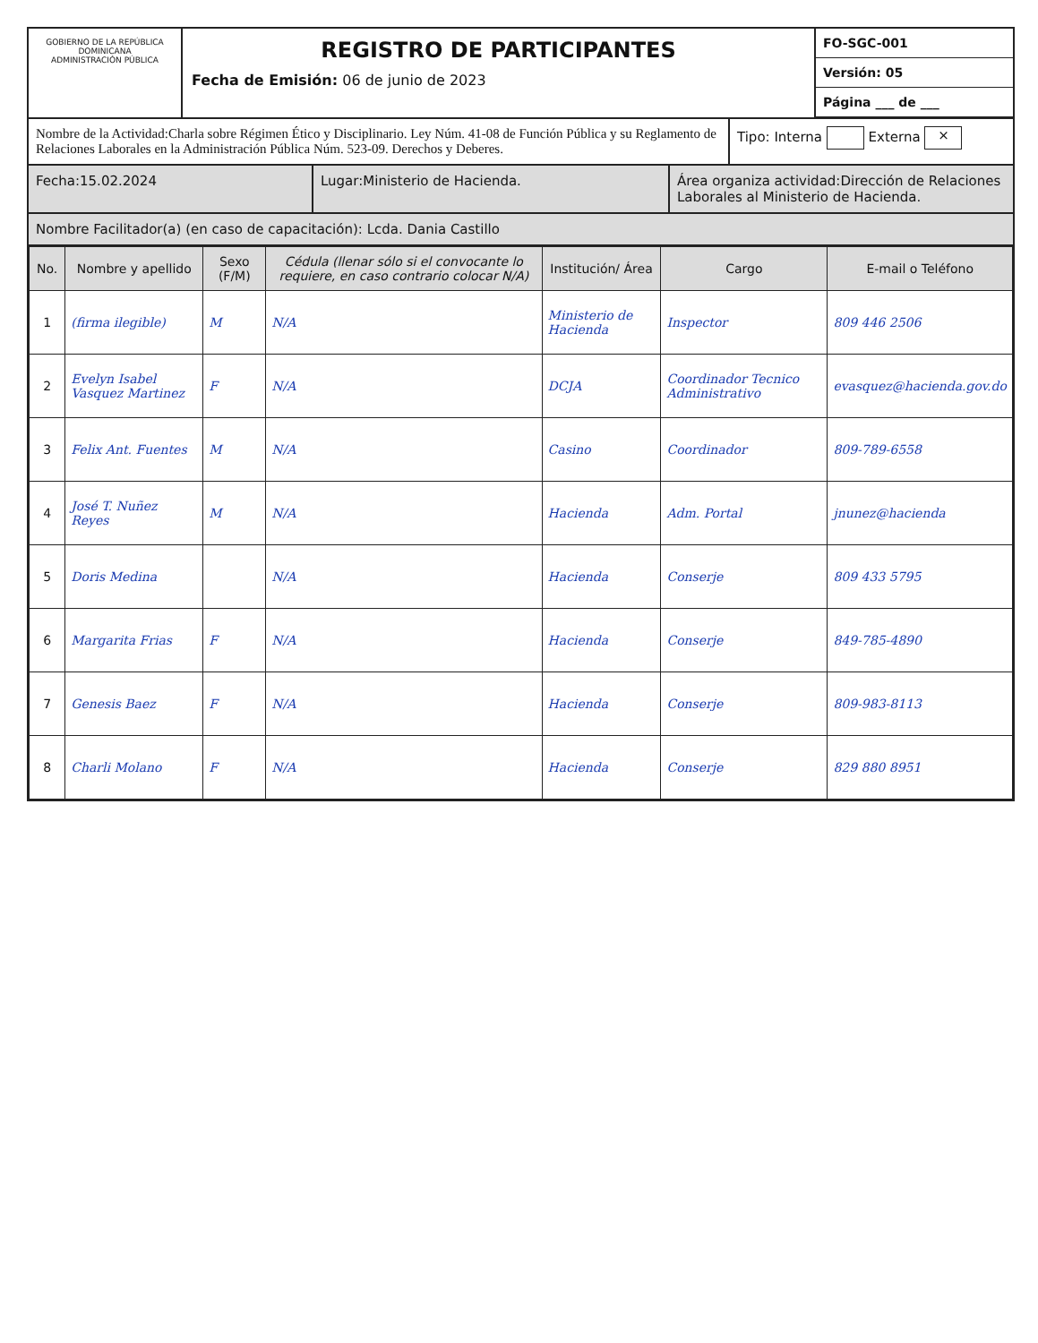GOBIERNO DE LA REPÚBLICA DOMINICANA
ADMINISTRACIÓN PÚBLICA
REGISTRO DE PARTICIPANTES
Fecha de Emisión: 06 de junio de 2023
FO-SGC-001
Versión: 05
Página ___ de ___
Nombre de la Actividad:Charla sobre Régimen Ético y Disciplinario. Ley Núm. 41-08 de Función Pública y su Reglamento de Relaciones Laborales en la Administración Pública Núm. 523-09. Derechos y Deberes.
Tipo: Interna Externa ×
Fecha:15.02.2024 Lugar:Ministerio de Hacienda. Área organiza actividad:Dirección de Relaciones Laborales al Ministerio de Hacienda.
Nombre Facilitador(a) (en caso de capacitación): Lcda. Dania Castillo
| No. | Nombre y apellido | Sexo (F/M) | Cédula (llenar sólo si el convocante lo requiere, en caso contrario colocar N/A) | Institución/ Área | Cargo | E-mail o Teléfono |
| --- | --- | --- | --- | --- | --- | --- |
| 1 | (firma ilegible) | M | N/A | Ministerio de Hacienda | Inspector | 809 446 2506 |
| 2 | Evelyn Isabel Vasquez Martinez | F | N/A | DCJA | Coordinador Tecnico Administrativo | evasquez@hacienda.gov.do |
| 3 | Felix Ant. Fuentes | M | N/A | Casino | Coordinador | 809-789-6558 |
| 4 | José T. Nuñez Reyes | M | N/A | Hacienda | Adm. Portal | jnunez@hacienda |
| 5 | Doris Medina | | N/A | Hacienda | Conserje | 809 433 5795 |
| 6 | Margarita Frias | F | N/A | Hacienda | Conserje | 849-785-4890 |
| 7 | Genesis Baez | F | N/A | Hacienda | Conserje | 809-983-8113 |
| 8 | Charli Molano | F | N/A | Hacienda | Conserje | 829 880 8951 |